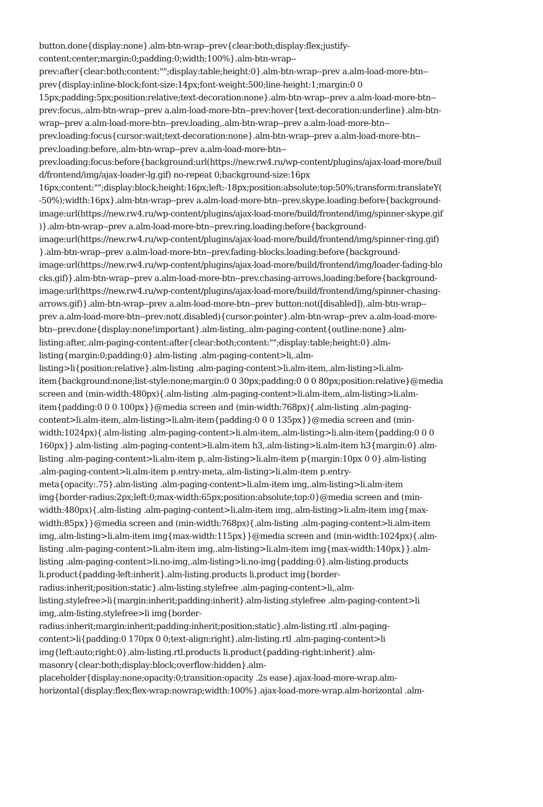button.done{display:none}.alm-btn-wrap--prev{clear:both;display:flex;justify-
content:center;margin:0;padding:0;width:100%}.alm-btn-wrap--
prev:after{clear:both;content:"";display:table;height:0}.alm-btn-wrap--prev a.alm-load-more-btn--
prev{display:inline-block;font-size:14px;font-weight:500;line-height:1;margin:0 0
15px;padding:5px;position:relative;text-decoration:none}.alm-btn-wrap--prev a.alm-load-more-btn--
prev:focus,.alm-btn-wrap--prev a.alm-load-more-btn--prev:hover{text-decoration:underline}.alm-btn-
wrap--prev a.alm-load-more-btn--prev.loading,.alm-btn-wrap--prev a.alm-load-more-btn--
prev.loading:focus{cursor:wait;text-decoration:none}.alm-btn-wrap--prev a.alm-load-more-btn--
prev.loading:before,.alm-btn-wrap--prev a.alm-load-more-btn--
prev.loading:focus:before{background:url(https://new.rw4.ru/wp-content/plugins/ajax-load-more/buil
d/frontend/img/ajax-loader-lg.gif) no-repeat 0;background-size:16px
16px;content:"";display:block;height:16px;left:-18px;position:absolute;top:50%;transform:translateY(
-50%);width:16px}.alm-btn-wrap--prev a.alm-load-more-btn--prev.skype.loading:before{background-
image:url(https://new.rw4.ru/wp-content/plugins/ajax-load-more/build/frontend/img/spinner-skype.gif
)}.alm-btn-wrap--prev a.alm-load-more-btn--prev.ring.loading:before{background-
image:url(https://new.rw4.ru/wp-content/plugins/ajax-load-more/build/frontend/img/spinner-ring.gif)
}.alm-btn-wrap--prev a.alm-load-more-btn--prev.fading-blocks.loading:before{background-
image:url(https://new.rw4.ru/wp-content/plugins/ajax-load-more/build/frontend/img/loader-fading-blo
cks.gif)}.alm-btn-wrap--prev a.alm-load-more-btn--prev.chasing-arrows.loading:before{background-
image:url(https://new.rw4.ru/wp-content/plugins/ajax-load-more/build/frontend/img/spinner-chasing-
arrows.gif)}.alm-btn-wrap--prev a.alm-load-more-btn--prev button:not([disabled]),.alm-btn-wrap--
prev a.alm-load-more-btn--prev:not(.disabled){cursor:pointer}.alm-btn-wrap--prev a.alm-load-more-
btn--prev.done{display:none!important}.alm-listing,.alm-paging-content{outline:none}.alm-
listing:after,.alm-paging-content:after{clear:both;content:"";display:table;height:0}.alm-
listing{margin:0;padding:0}.alm-listing .alm-paging-content>li,.alm-
listing>li{position:relative}.alm-listing .alm-paging-content>li.alm-item,.alm-listing>li.alm-
item{background:none;list-style:none;margin:0 0 30px;padding:0 0 0 80px;position:relative}@media
screen and (min-width:480px){.alm-listing .alm-paging-content>li.alm-item,.alm-listing>li.alm-
item{padding:0 0 0 100px}}@media screen and (min-width:768px){.alm-listing .alm-paging-
content>li.alm-item,.alm-listing>li.alm-item{padding:0 0 0 135px}}@media screen and (min-
width:1024px){.alm-listing .alm-paging-content>li.alm-item,.alm-listing>li.alm-item{padding:0 0 0
160px}}.alm-listing .alm-paging-content>li.alm-item h3,.alm-listing>li.alm-item h3{margin:0}.alm-
listing .alm-paging-content>li.alm-item p,.alm-listing>li.alm-item p{margin:10px 0 0}.alm-listing
.alm-paging-content>li.alm-item p.entry-meta,.alm-listing>li.alm-item p.entry-
meta{opacity:.75}.alm-listing .alm-paging-content>li.alm-item img,.alm-listing>li.alm-item
img{border-radius:2px;left:0;max-width:65px;position:absolute;top:0}@media screen and (min-
width:480px){.alm-listing .alm-paging-content>li.alm-item img,.alm-listing>li.alm-item img{max-
width:85px}}@media screen and (min-width:768px){.alm-listing .alm-paging-content>li.alm-item
img,.alm-listing>li.alm-item img{max-width:115px}}@media screen and (min-width:1024px){.alm-
listing .alm-paging-content>li.alm-item img,.alm-listing>li.alm-item img{max-width:140px}}.alm-
listing .alm-paging-content>li.no-img,.alm-listing>li.no-img{padding:0}.alm-listing.products
li.product{padding-left:inherit}.alm-listing.products li.product img{border-
radius:inherit;position:static}.alm-listing.stylefree .alm-paging-content>li,.alm-
listing.stylefree>li{margin:inherit;padding:inherit}.alm-listing.stylefree .alm-paging-content>li
img,.alm-listing.stylefree>li img{border-
radius:inherit;margin:inherit;padding:inherit;position:static}.alm-listing.rtl .alm-paging-
content>li{padding:0 170px 0 0;text-align:right}.alm-listing.rtl .alm-paging-content>li
img{left:auto;right:0}.alm-listing.rtl.products li.product{padding-right:inherit}.alm-
masonry{clear:both;display:block;overflow:hidden}.alm-
placeholder{display:none;opacity:0;transition:opacity .2s ease}.ajax-load-more-wrap.alm-
horizontal{display:flex;flex-wrap:nowrap;width:100%}.ajax-load-more-wrap.alm-horizontal .alm-